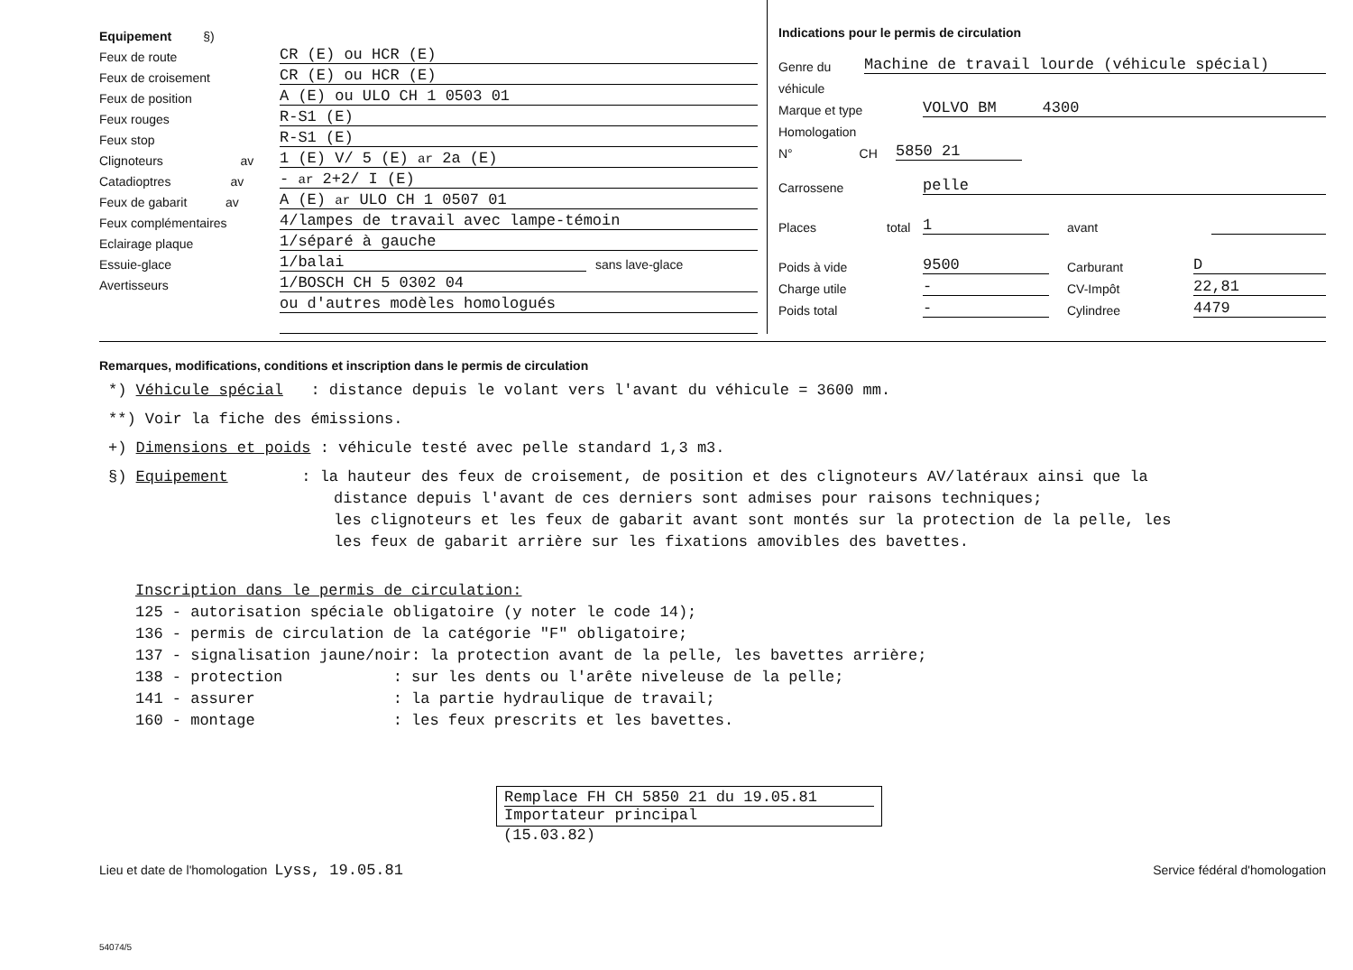Equipement §)
Feux de route CR (E) ou HCR (E)
Feux de croisement CR (E) ou HCR (E)
Feux de position A (E) ou ULO CH 1 0503 01
Feux rouges R-S1 (E)
Feux stop R-S1 (E)
Clignoteurs av 1 (E) V/ 5 (E) ar 2a (E)
Catadioptres av - ar 2+2/ I (E)
Feux de gabarit av A (E) ar ULO CH 1 0507 01
Feux complémentaires 4/lampes de travail avec lampe-témoin
Eclairage plaque 1/séparé à gauche
Essuie-glace 1/balai sans lave-glace
Avertisseurs 1/BOSCH CH 5 0302 04
ou d'autres modèles homologués
Indications pour le permis de circulation
Genre du Machine de travail lourde (véhicule spécial)
véhicule
Marque et type VOLVO BM 4300
Homologation
N° CH 5850 21
Carrossene pelle
Places total 1 avant
Poids à vide 9500 Carburant D
Charge utile - CV-Impôt 22,81
Poids total - Cylindree 4479
Remarques, modifications, conditions et inscription dans le permis de circulation
*) Véhicule spécial : distance depuis le volant vers l'avant du véhicule = 3600 mm.
**) Voir la fiche des émissions.
+) Dimensions et poids : véhicule testé avec pelle standard 1,3 m3.
§) Equipement : la hauteur des feux de croisement, de position et des clignoteurs AV/latéraux ainsi que la
distance depuis l'avant de ces derniers sont admises pour raisons techniques;
les clignoteurs et les feux de gabarit avant sont montés sur la protection de la pelle, les
les feux de gabarit arrière sur les fixations amovibles des bavettes.
Inscription dans le permis de circulation:
125 - autorisation spéciale obligatoire (y noter le code 14);
136 - permis de circulation de la catégorie "F" obligatoire;
137 - signalisation jaune/noir: la protection avant de la pelle, les bavettes arrière;
138 - protection : sur les dents ou l'arête niveleuse de la pelle;
141 - assurer : la partie hydraulique de travail;
160 - montage : les feux prescrits et les bavettes.
Remplace FH CH 5850 21 du 19.05.81
Importateur principal
(15.03.82)
Lieu et date de l'homologation Lyss, 19.05.81 Service fédéral d'homologation
54074/5